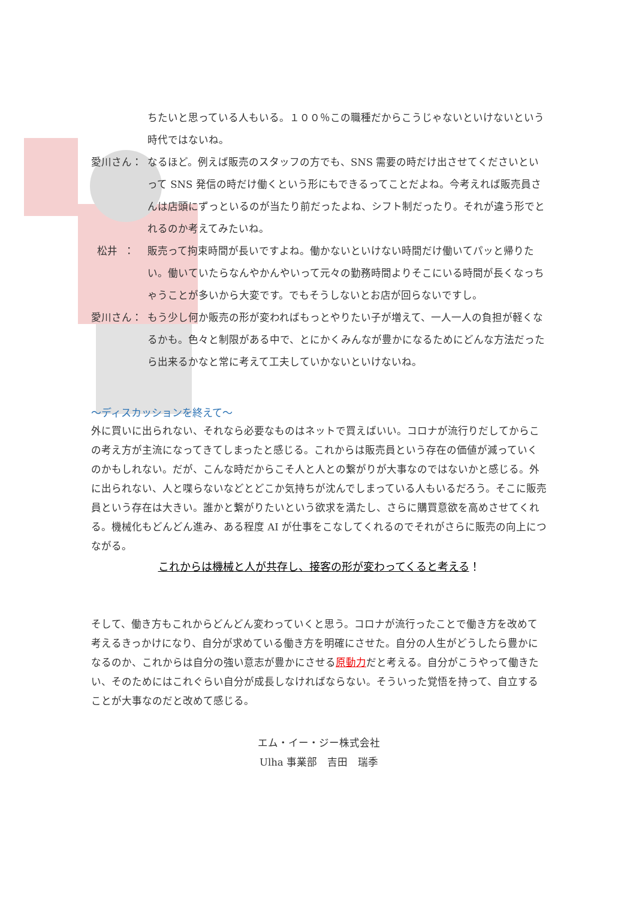ちたいと思っている人もいる。１００％この職種だからこうじゃないといけないという時代ではないね。
愛川さん： なるほど。例えば販売のスタッフの方でも、SNS 需要の時だけ出させてくださいといって SNS 発信の時だけ働くという形にもできるってことだよね。今考えれば販売員さんは店頭にずっといるのが当たり前だったよね、シフト制だったり。それが違う形でとれるのか考えてみたいね。
松井 ： 販売って拘束時間が長いですよね。働かないといけない時間だけ働いてパッと帰りたい。働いていたらなんやかんやいって元々の勤務時間よりそこにいる時間が長くなっちゃうことが多いから大変です。でもそうしないとお店が回らないですし。
愛川さん： もう少し何か販売の形が変わればもっとやりたい子が増えて、一人一人の負担が軽くなるかも。色々と制限がある中で、とにかくみんなが豊かになるためにどんな方法だったら出来るかなと常に考えて工夫していかないといけないね。
～ディスカッションを終えて～
外に買いに出られない、それなら必要なものはネットで買えばいい。コロナが流行りだしてからこの考え方が主流になってきてしまったと感じる。これからは販売員という存在の価値が減っていくのかもしれない。だが、こんな時だからこそ人と人との繋がりが大事なのではないかと感じる。外に出られない、人と喋らないなどとどこか気持ちが沈んでしまっている人もいるだろう。そこに販売員という存在は大きい。誰かと繋がりたいという欲求を満たし、さらに購買意欲を高めさせてくれる。機械化もどんどん進み、ある程度 AI が仕事をこなしてくれるのでそれがさらに販売の向上につながる。
これからは機械と人が共存し、接客の形が変わってくると考える！
そして、働き方もこれからどんどん変わっていくと思う。コロナが流行ったことで働き方を改めて考えるきっかけになり、自分が求めている働き方を明確にさせた。自分の人生がどうしたら豊かになるのか、これからは自分の強い意志が豊かにさせる原動力だと考える。自分がこうやって働きたい、そのためにはこれぐらい自分が成長しなければならない。そういった覚悟を持って、自立することが大事なのだと改めて感じる。
エム・イー・ジー株式会社
Ulha 事業部　吉田　瑞季